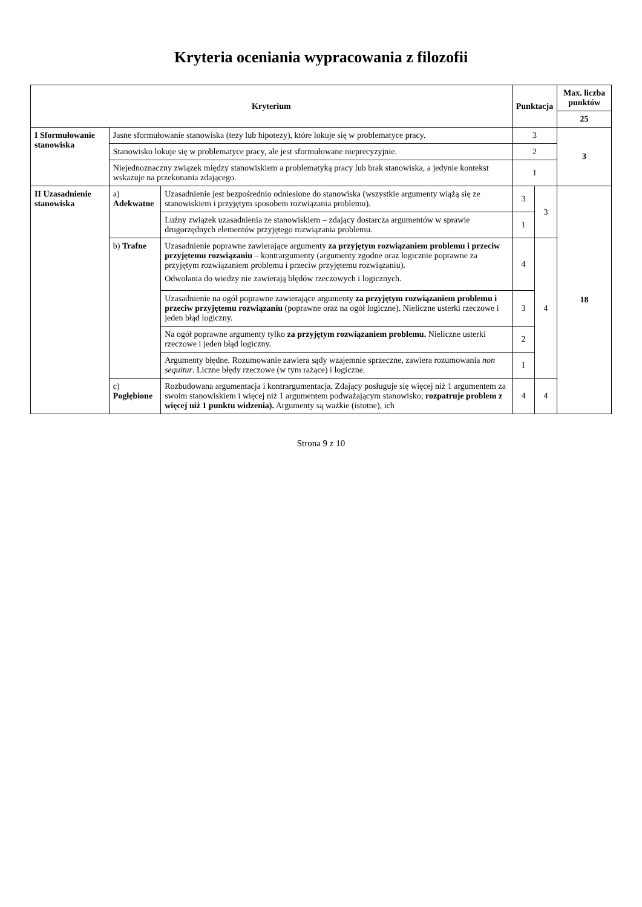Kryteria oceniania wypracowania z filozofii
| Kryterium | | | Punktacja | | Max. liczba punktów |
| --- | --- | --- | --- | --- | --- |
| | | | | | 25 |
| I Sformułowanie stanowiska | Jasne sformułowanie stanowiska (tezy lub hipotezy), które lokuje się w problematyce pracy. | | 3 | | 3 |
| | Stanowisko lokuje się w problematyce pracy, ale jest sformułowane nieprecyzyjnie. | | 2 | | |
| | Niejednoznaczny związek między stanowiskiem a problematyką pracy lub brak stanowiska, a jedynie kontekst wskazuje na przekonania zdającego. | | 1 | | |
| II Uzasadnienie stanowiska | a) Adekwatne | Uzasadnienie jest bezpośrednio odniesione do stanowiska (wszystkie argumenty wiążą się ze stanowiskiem i przyjętym sposobem rozwiązania problemu). | 3 | 3 | 18 |
| | | Luźny związek uzasadnienia ze stanowiskiem – zdający dostarcza argumentów w sprawie drugorzędnych elementów przyjętego rozwiązania problemu. | 1 | | |
| | b) Trafne | Uzasadnienie poprawne zawierające argumenty za przyjętym rozwiązaniem problemu i przeciw przyjętemu rozwiązaniu – kontrargumenty (argumenty zgodne oraz logicznie poprawne za przyjętym rozwiązaniem problemu i przeciw przyjętemu rozwiązaniu). Odwołania do wiedzy nie zawierają błędów rzeczowych i logicznych. | 4 | 4 | |
| | | Uzasadnienie na ogół poprawne zawierające argumenty za przyjętym rozwiązaniem problemu i przeciw przyjętemu rozwiązaniu (poprawne oraz na ogół logiczne). Nieliczne usterki rzeczowe i jeden błąd logiczny. | 3 | | |
| | | Na ogół poprawne argumenty tylko za przyjętym rozwiązaniem problemu. Nieliczne usterki rzeczowe i jeden błąd logiczny. | 2 | | |
| | | Argumenty błędne. Rozumowanie zawiera sądy wzajemnie sprzeczne, zawiera rozumowania non sequitur . Liczne błędy rzeczowe (w tym rażące) i logiczne. | 1 | | |
| | c) Pogłębione | Rozbudowana argumentacja i kontrargumentacja. Zdający posługuje się więcej niż 1 argumentem za swoim stanowiskiem i więcej niż 1 argumentem podważającym stanowisko; rozpatruje problem z więcej niż 1 punktu widzenia). Argumenty są ważkie (istotne), ich | 4 | 4 | |
Strona 9 z 10